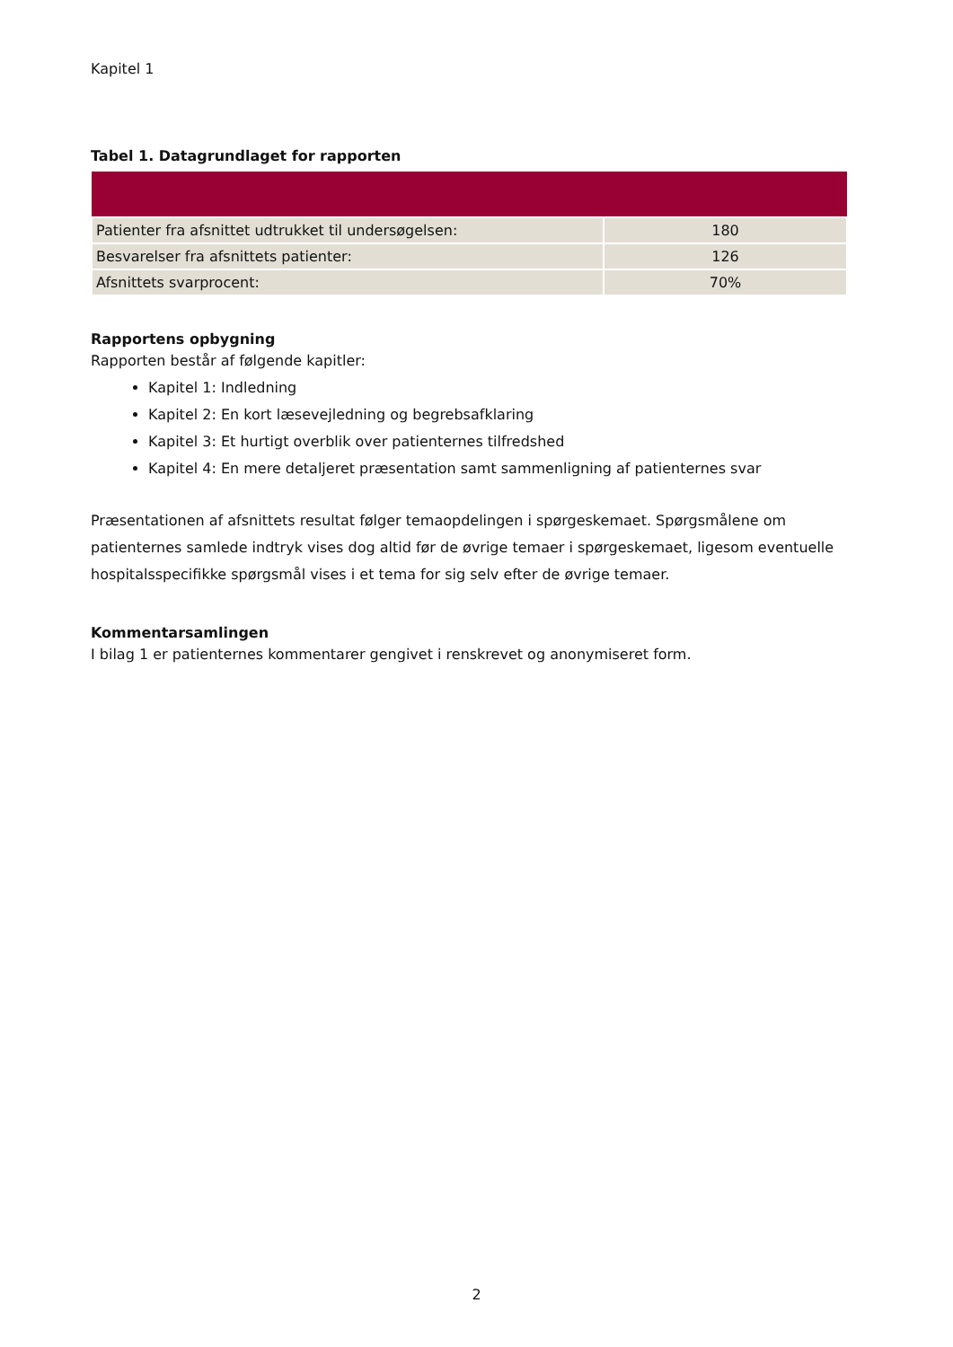Kapitel 1
Tabel 1. Datagrundlaget for rapporten
| Patienter fra afsnittet udtrukket til undersøgelsen: | 180 |
| Besvarelser fra afsnittets patienter: | 126 |
| Afsnittets svarprocent: | 70% |
Rapportens opbygning
Rapporten består af følgende kapitler:
Kapitel 1: Indledning
Kapitel 2: En kort læsevejledning og begrebsafklaring
Kapitel 3: Et hurtigt overblik over patienternes tilfredshed
Kapitel 4: En mere detaljeret præsentation samt sammenligning af patienternes svar
Præsentationen af afsnittets resultat følger temaopdelingen i spørgeskemaet. Spørgsmålene om patienternes samlede indtryk vises dog altid før de øvrige temaer i spørgeskemaet, ligesom eventuelle hospitalsspecifikke spørgsmål vises i et tema for sig selv efter de øvrige temaer.
Kommentarsamlingen
I bilag 1 er patienternes kommentarer gengivet i renskrevet og anonymiseret form.
2